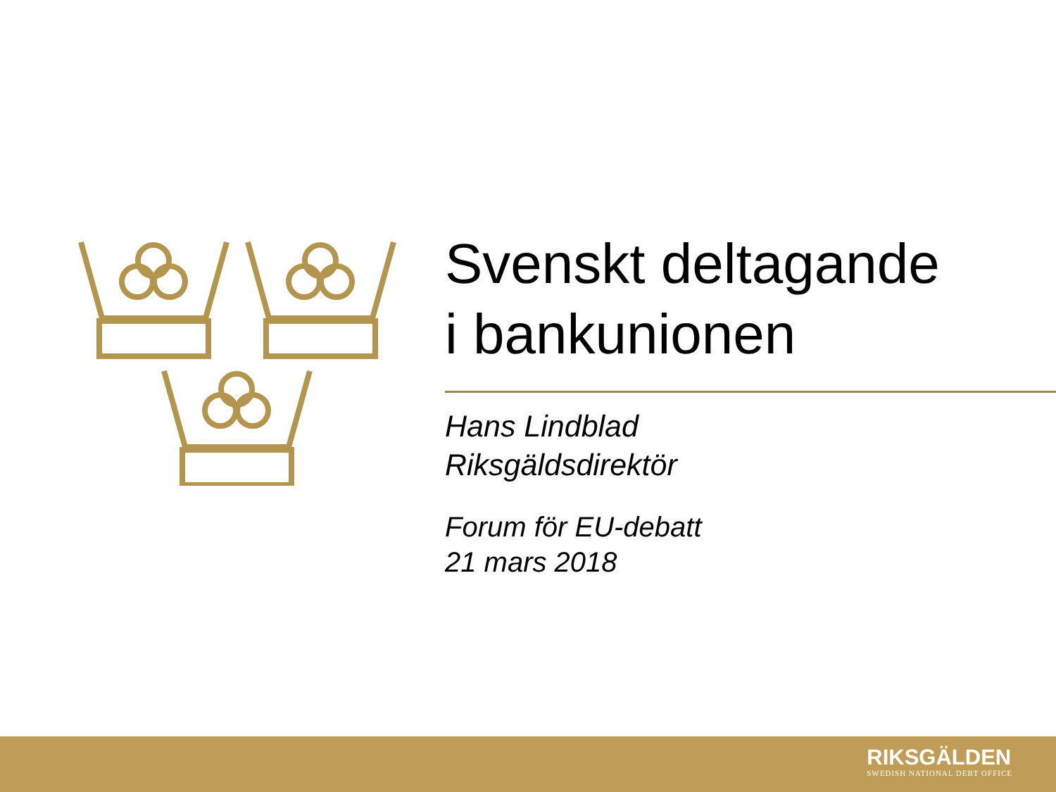Svenskt deltagande
i bankunionen
Hans Lindblad
Riksgäldsdirektör
Forum för EU-debatt
21 mars 2018
RIKSGÄLDEN
SWEDISH NATIONAL DEBT OFFICE